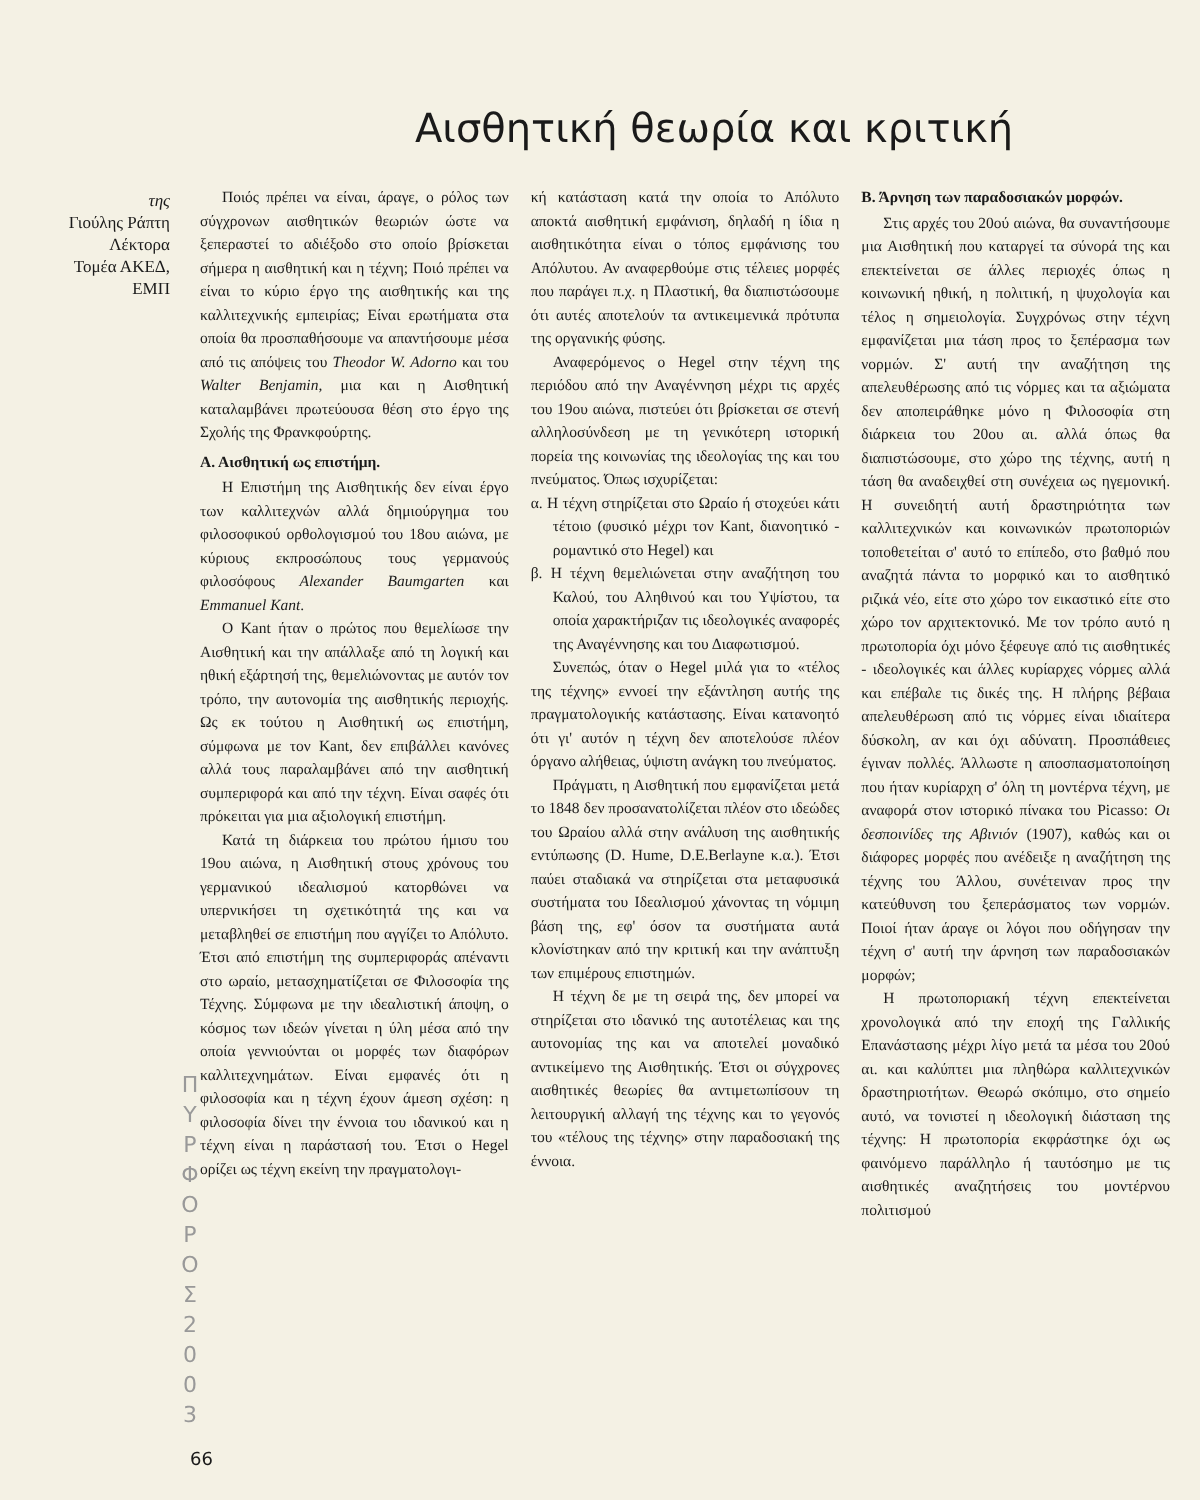Αισθητική θεωρία και κριτική
της
Γιούλης Ράπτη
Λέκτορα
Τομέα ΑΚΕΔ,
ΕΜΠ
Ποιός πρέπει να είναι, άραγε, ο ρόλος των σύγχρονων αισθητικών θεωριών ώστε να ξεπεραστεί το αδιέξοδο στο οποίο βρίσκεται σήμερα η αισθητική και η τέχνη; Ποιό πρέπει να είναι το κύριο έργο της αισθητικής και της καλλιτεχνικής εμπειρίας; Είναι ερωτήματα στα οποία θα προσπαθήσουμε να απαντήσουμε μέσα από τις απόψεις του Theodor W. Adorno και του Walter Benjamin, μια και η Αισθητική καταλαμβάνει πρωτεύουσα θέση στο έργο της Σχολής της Φρανκφούρτης.
Α. Αισθητική ως επιστήμη.
Η Επιστήμη της Αισθητικής δεν είναι έργο των καλλιτεχνών αλλά δημιούργημα του φιλοσοφικού ορθολογισμού του 18ου αιώνα, με κύριους εκπροσώπους τους γερμανούς φιλοσόφους Alexander Baumgarten και Emmanuel Kant.
Ο Kant ήταν ο πρώτος που θεμελίωσε την Αισθητική και την απάλλαξε από τη λογική και ηθική εξάρτησή της, θεμελιώνοντας με αυτόν τον τρόπο, την αυτονομία της αισθητικής περιοχής. Ως εκ τούτου η Αισθητική ως επιστήμη, σύμφωνα με τον Kant, δεν επιβάλλει κανόνες αλλά τους παραλαμβάνει από την αισθητική συμπεριφορά και από την τέχνη. Είναι σαφές ότι πρόκειται για μια αξιολογική επιστήμη.
Κατά τη διάρκεια του πρώτου ήμισυ του 19ου αιώνα, η Αισθητική στους χρόνους του γερμανικού ιδεαλισμού κατορθώνει να υπερνικήσει τη σχετικότητά της και να μεταβληθεί σε επιστήμη που αγγίζει το Απόλυτο. Έτσι από επιστήμη της συμπεριφοράς απέναντι στο ωραίο, μετασχηματίζεται σε Φιλοσοφία της Τέχνης. Σύμφωνα με την ιδεαλιστική άποψη, ο κόσμος των ιδεών γίνεται η ύλη μέσα από την οποία γεννιούνται οι μορφές των διαφόρων καλλιτεχνημάτων. Είναι εμφανές ότι η φιλοσοφία και η τέχνη έχουν άμεση σχέση: η φιλοσοφία δίνει την έννοια του ιδανικού και η τέχνη είναι η παράστασή του. Έτσι ο Hegel ορίζει ως τέχνη εκείνη την πραγματολογι-
κή κατάσταση κατά την οποία το Απόλυτο αποκτά αισθητική εμφάνιση, δηλαδή η ίδια η αισθητικότητα είναι ο τόπος εμφάνισης του Απόλυτου. Αν αναφερθούμε στις τέλειες μορφές που παράγει π.χ. η Πλαστική, θα διαπιστώσουμε ότι αυτές αποτελούν τα αντικειμενικά πρότυπα της οργανικής φύσης.
Αναφερόμενος ο Hegel στην τέχνη της περιόδου από την Αναγέννηση μέχρι τις αρχές του 19ου αιώνα, πιστεύει ότι βρίσκεται σε στενή αλληλοσύνδεση με τη γενικότερη ιστορική πορεία της κοινωνίας της ιδεολογίας της και του πνεύματος. Όπως ισχυρίζεται:
α. Η τέχνη στηρίζεται στο Ωραίο ή στοχεύει κάτι τέτοιο (φυσικό μέχρι τον Kant, διανοητικό - ρομαντικό στο Hegel) και
β. Η τέχνη θεμελιώνεται στην αναζήτηση του Καλού, του Αληθινού και του Υψίστου, τα οποία χαρακτήριζαν τις ιδεολογικές αναφορές της Αναγέννησης και του Διαφωτισμού.
Συνεπώς, όταν ο Hegel μιλά για το «τέλος της τέχνης» εννοεί την εξάντληση αυτής της πραγματολογικής κατάστασης. Είναι κατανοητό ότι γι' αυτόν η τέχνη δεν αποτελούσε πλέον όργανο αλήθειας, ύψιστη ανάγκη του πνεύματος.
Πράγματι, η Αισθητική που εμφανίζεται μετά το 1848 δεν προσανατολίζεται πλέον στο ιδεώδες του Ωραίου αλλά στην ανάλυση της αισθητικής εντύπωσης (D. Hume, D.E.Berlayne κ.α.). Έτσι παύει σταδιακά να στηρίζεται στα μεταφυσικά συστήματα του Ιδεαλισμού χάνοντας τη νόμιμη βάση της, εφ' όσον τα συστήματα αυτά κλονίστηκαν από την κριτική και την ανάπτυξη των επιμέρους επιστημών.
Η τέχνη δε με τη σειρά της, δεν μπορεί να στηρίζεται στο ιδανικό της αυτοτέλειας και της αυτονομίας της και να αποτελεί μοναδικό αντικείμενο της Αισθητικής. Έτσι οι σύγχρονες αισθητικές θεωρίες θα αντιμετωπίσουν τη λειτουργική αλλαγή της τέχνης και το γεγονός του «τέλους της τέχνης» στην παραδοσιακή της έννοια.
Β. Άρνηση των παραδοσιακών μορφών.
Στις αρχές του 20ού αιώνα, θα συναντήσουμε μια Αισθητική που καταργεί τα σύνορά της και επεκτείνεται σε άλλες περιοχές όπως η κοινωνική ηθική, η πολιτική, η ψυχολογία και τέλος η σημειολογία. Συγχρόνως στην τέχνη εμφανίζεται μια τάση προς το ξεπέρασμα των νορμών. Σ' αυτή την αναζήτηση της απελευθέρωσης από τις νόρμες και τα αξιώματα δεν αποπειράθηκε μόνο η Φιλοσοφία στη διάρκεια του 20ου αι. αλλά όπως θα διαπιστώσουμε, στο χώρο της τέχνης, αυτή η τάση θα αναδειχθεί στη συνέχεια ως ηγεμονική. Η συνειδητή αυτή δραστηριότητα των καλλιτεχνικών και κοινωνικών πρωτοποριών τοποθετείται σ' αυτό το επίπεδο, στο βαθμό που αναζητά πάντα το μορφικό και το αισθητικό ριζικά νέο, είτε στο χώρο τον εικαστικό είτε στο χώρο τον αρχιτεκτονικό. Με τον τρόπο αυτό η πρωτοπορία όχι μόνο ξέφευγε από τις αισθητικές - ιδεολογικές και άλλες κυρίαρχες νόρμες αλλά και επέβαλε τις δικές της. Η πλήρης βέβαια απελευθέρωση από τις νόρμες είναι ιδιαίτερα δύσκολη, αν και όχι αδύνατη. Προσπάθειες έγιναν πολλές. Άλλωστε η αποσπασματοποίηση που ήταν κυρίαρχη σ' όλη τη μοντέρνα τέχνη, με αναφορά στον ιστορικό πίνακα του Picasso: Οι δεσποινίδες της Αβινιόν (1907), καθώς και οι διάφορες μορφές που ανέδειξε η αναζήτηση της τέχνης του Άλλου, συνέτειναν προς την κατεύθυνση του ξεπεράσματος των νορμών. Ποιοί ήταν άραγε οι λόγοι που οδήγησαν την τέχνη σ' αυτή την άρνηση των παραδοσιακών μορφών;
Η πρωτοποριακή τέχνη επεκτείνεται χρονολογικά από την εποχή της Γαλλικής Επανάστασης μέχρι λίγο μετά τα μέσα του 20ού αι. και καλύπτει μια πληθώρα καλλιτεχνικών δραστηριοτήτων. Θεωρώ σκόπιμο, στο σημείο αυτό, να τονιστεί η ιδεολογική διάσταση της τέχνης: Η πρωτοπορία εκφράστηκε όχι ως φαινόμενο παράλληλο ή ταυτόσημο με τις αισθητικές αναζητήσεις του μοντέρνου πολιτισμού
Π
Υ
Ρ
Φ
Ο
Ρ
Ο
Σ
2
0
0
3
66